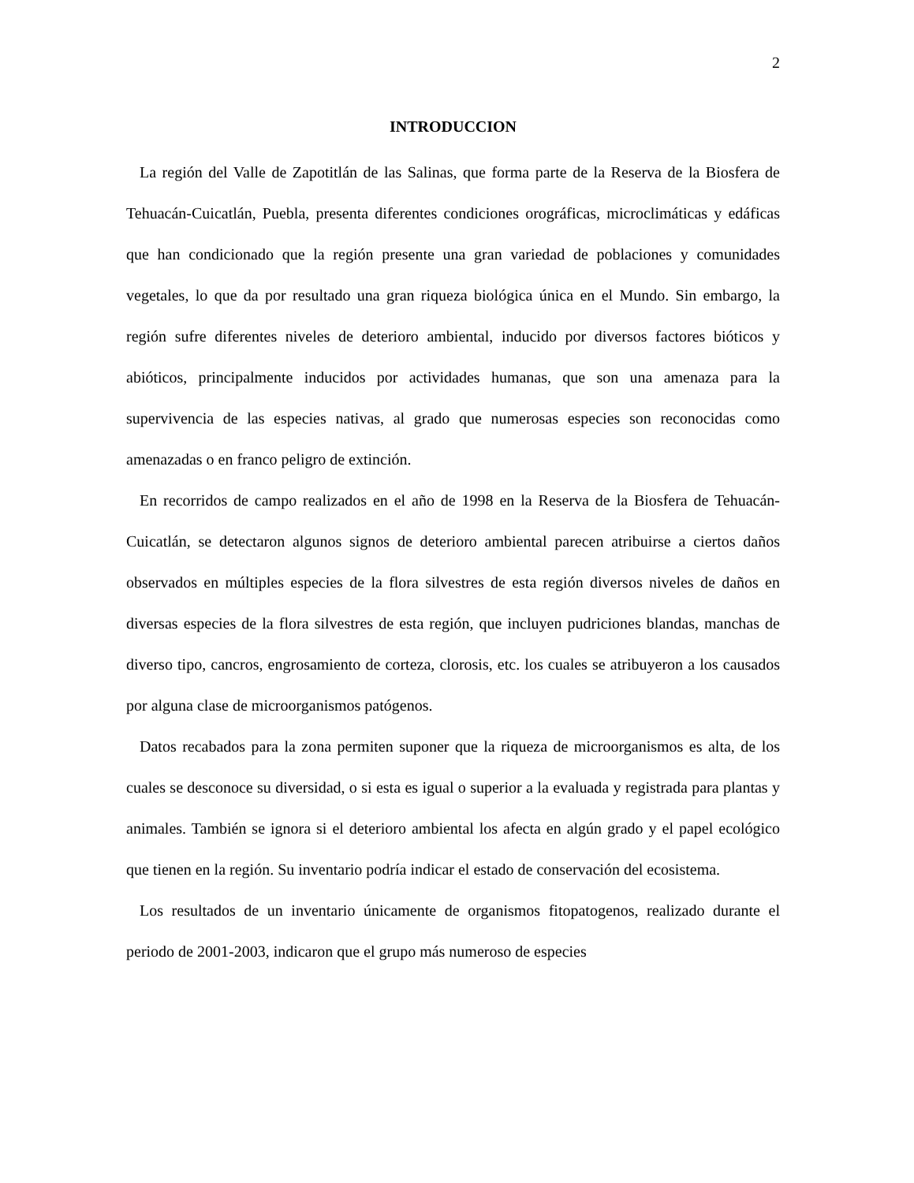2
INTRODUCCION
La región del Valle de Zapotitlán de las Salinas, que forma parte de la Reserva de la Biosfera de Tehuacán-Cuicatlán, Puebla, presenta diferentes condiciones orográficas, microclimáticas y edáficas que han condicionado que la región presente una gran variedad de poblaciones y comunidades vegetales, lo que da por resultado una gran riqueza biológica única en el Mundo. Sin embargo, la región sufre diferentes niveles de deterioro ambiental, inducido por diversos factores bióticos y abióticos, principalmente inducidos por actividades humanas, que son una amenaza para la supervivencia de las especies nativas, al grado que numerosas especies son reconocidas como amenazadas o en franco peligro de extinción.
En recorridos de campo realizados en el año de 1998 en la Reserva de la Biosfera de Tehuacán-Cuicatlán, se detectaron algunos signos de deterioro ambiental parecen atribuirse a ciertos daños observados en múltiples especies de la flora silvestres de esta región diversos niveles de daños en diversas especies de la flora silvestres de esta región, que incluyen pudriciones blandas, manchas de diverso tipo, cancros, engrosamiento de corteza, clorosis, etc. los cuales se atribuyeron a los causados por alguna clase de microorganismos patógenos.
Datos recabados para la zona permiten suponer que la riqueza de microorganismos es alta, de los cuales se desconoce su diversidad, o si esta es igual o superior a la evaluada y registrada para plantas y animales. También se ignora si el deterioro ambiental los afecta en algún grado y el papel ecológico que tienen en la región. Su inventario podría indicar el estado de conservación del ecosistema.
Los resultados de un inventario únicamente de organismos fitopatogenos, realizado durante el periodo de 2001-2003, indicaron que el grupo más numeroso de especies